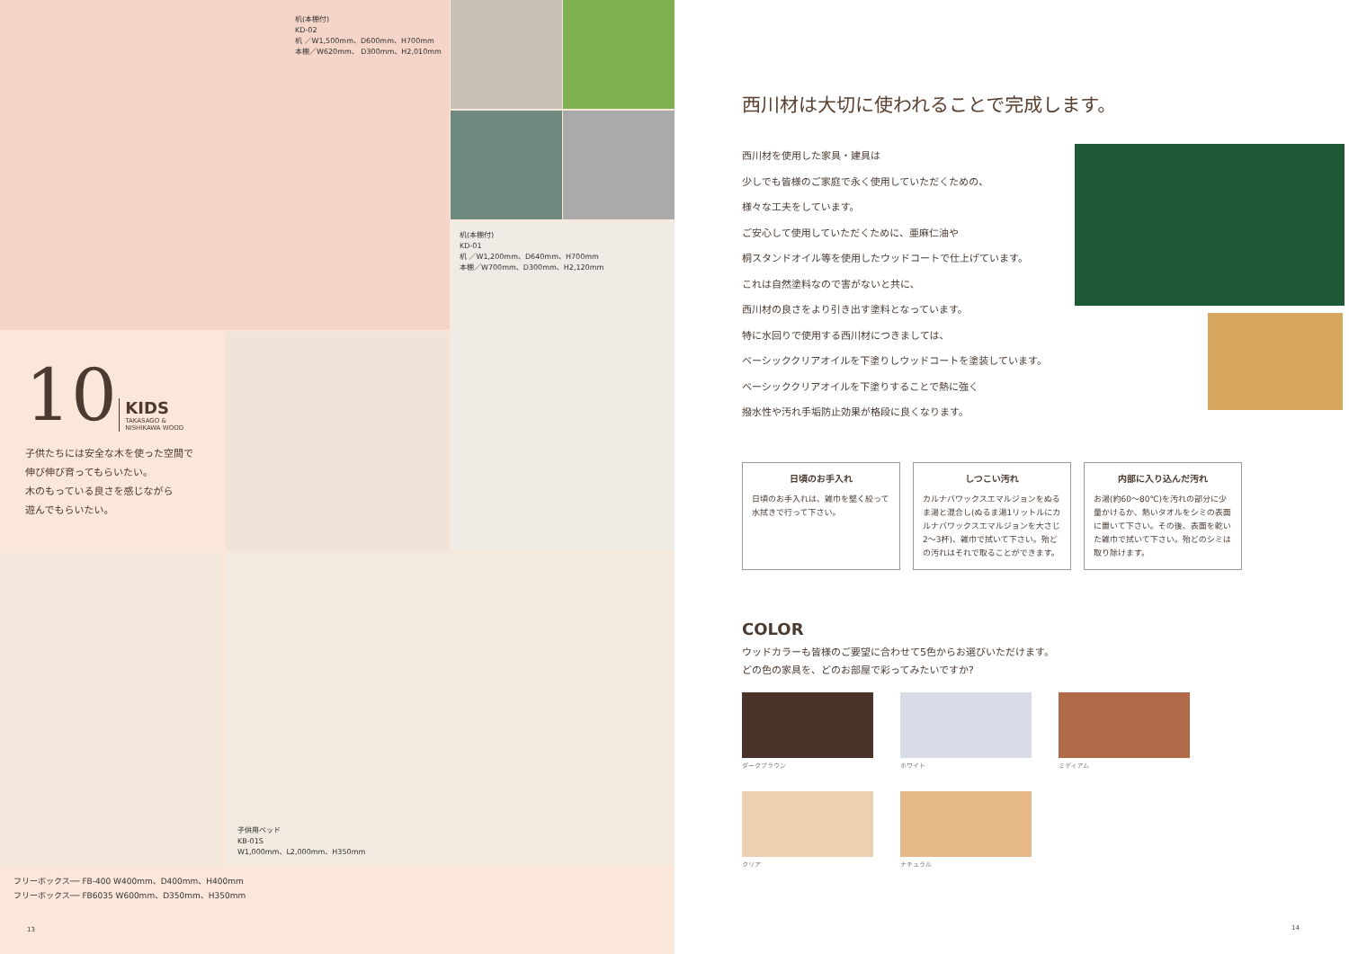机(本棚付)
KD-02
机 ／W1,500mm、D600mm、H700mm
本棚／W620mm、 D300mm、H2,010mm
机(本棚付)
KD-01
机 ／W1,200mm、D640mm、H700mm
本棚／W700mm、D300mm、H2,120mm
10
KIDS
TAKASAGO &
NISHIKAWA WOOD
子供たちには安全な木を使った空間で
伸び伸び育ってもらいたい。
木のもっている良さを感じながら
遊んでもらいたい。
子供用ベッド
KB-01S
W1,000mm、L2,000mm、H350mm
フリーボックス── FB-400 W400mm、D400mm、H400mm
フリーボックス── FB6035 W600mm、D350mm、H350mm
13
西川材は大切に使われることで完成します。
西川材を使用した家具・建具は
少しでも皆様のご家庭で永く使用していただくための、
様々な工夫をしています。
ご安心して使用していただくために、亜麻仁油や
桐スタンドオイル等を使用したウッドコートで仕上げています。
これは自然塗料なので害がないと共に、
西川材の良さをより引き出す塗料となっています。
特に水回りで使用する西川材につきましては、
ベーシッククリアオイルを下塗りしウッドコートを塗装しています。
ベーシッククリアオイルを下塗りすることで熱に強く
撥水性や汚れ手垢防止効果が格段に良くなります。
日頃のお手入れ
日頃のお手入れは、雑巾を堅く絞って水拭きで行って下さい。
しつこい汚れ
カルナバワックスエマルジョンをぬるま湯と混合し(ぬるま湯1リットルにカルナバワックスエマルジョンを大さじ2〜3杯)、雑巾で拭いて下さい。殆どの汚れはそれで取ることができます。
内部に入り込んだ汚れ
お湯(約60〜80℃)を汚れの部分に少量かけるか、熱いタオルをシミの表面に置いて下さい。その後、表面を乾いた雑巾で拭いて下さい。殆どのシミは取り除けます。
COLOR
ウッドカラーも皆様のご要望に合わせて5色からお選びいただけます。
どの色の家具を、どのお部屋で彩ってみたいですか?
ダークブラウン ホワイト ミディアム
クリア ナチュラル
14